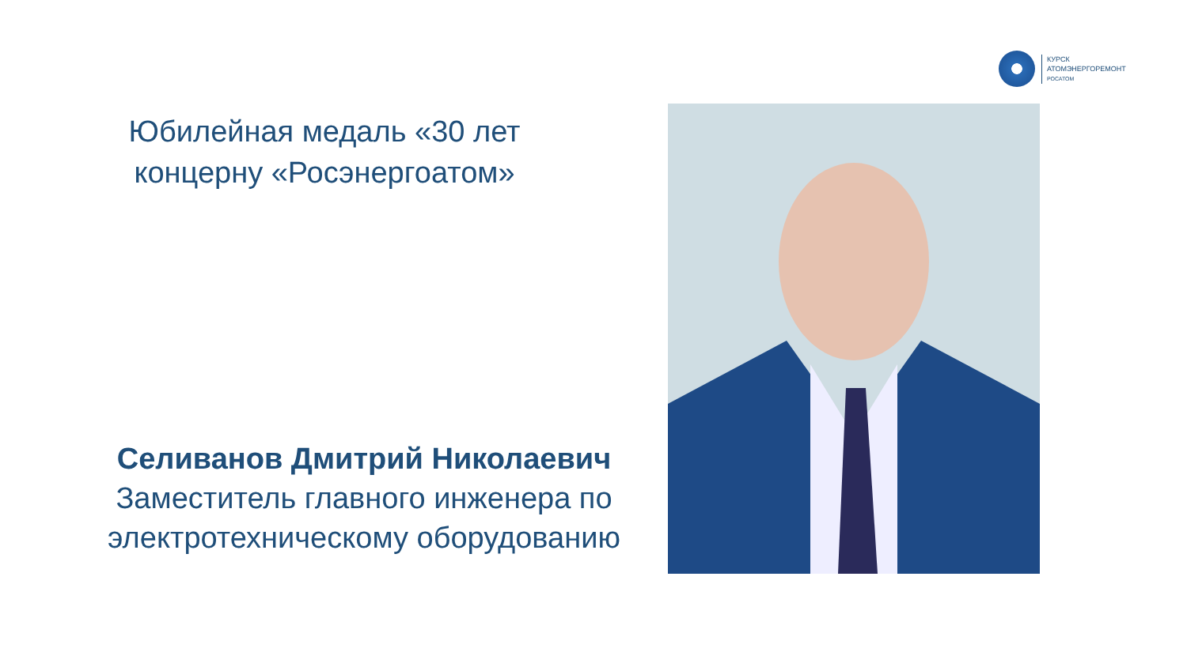КУРСК
АТОМЭНЕРГОРЕМОНТ
РОСАТОМ
Юбилейная медаль «30 лет концерну «Росэнергоатом»
Селиванов Дмитрий Николаевич
Заместитель главного инженера по электротехническому оборудованию